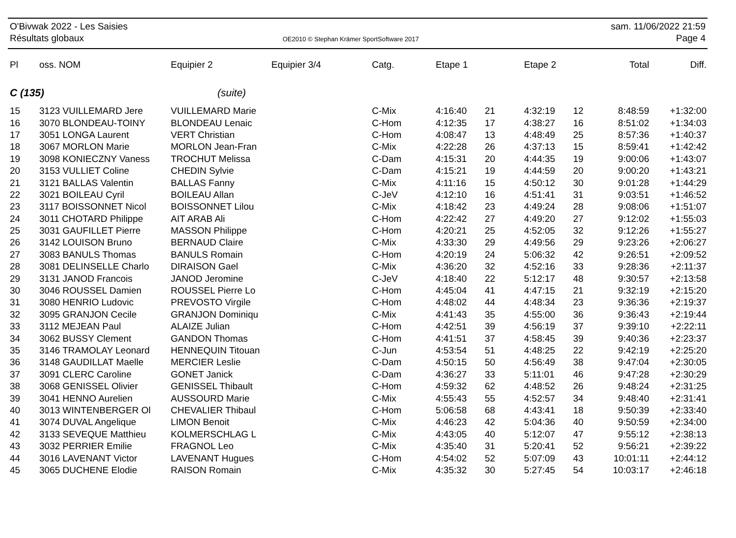O'Bivwak 2022 - Les Saisies
Résultats globaux
OE2010 © Stephan Krämer SportSoftware 2017
sam. 11/06/2022 21:59
Page 4
| Pl | oss. NOM | Equipier 2 | Equipier 3/4 | Catg. | Etape 1 | | Etape 2 | | Total | Diff. |
| --- | --- | --- | --- | --- | --- | --- | --- | --- | --- | --- |
| C (135) | | (suite) | | | | | | | | |
| 15 | 3123 VUILLEMARD Jere | VUILLEMARD Marie | | C-Mix | 4:16:40 | 21 | 4:32:19 | 12 | 8:48:59 | +1:32:00 |
| 16 | 3070 BLONDEAU-TOINY | BLONDEAU Lenaic | | C-Hom | 4:12:35 | 17 | 4:38:27 | 16 | 8:51:02 | +1:34:03 |
| 17 | 3051 LONGA Laurent | VERT Christian | | C-Hom | 4:08:47 | 13 | 4:48:49 | 25 | 8:57:36 | +1:40:37 |
| 18 | 3067 MORLON Marie | MORLON Jean-Fran | | C-Mix | 4:22:28 | 26 | 4:37:13 | 15 | 8:59:41 | +1:42:42 |
| 19 | 3098 KONIECZNY Vaness | TROCHUT Melissa | | C-Dam | 4:15:31 | 20 | 4:44:35 | 19 | 9:00:06 | +1:43:07 |
| 20 | 3153 VULLIET Coline | CHEDIN Sylvie | | C-Dam | 4:15:21 | 19 | 4:44:59 | 20 | 9:00:20 | +1:43:21 |
| 21 | 3121 BALLAS Valentin | BALLAS Fanny | | C-Mix | 4:11:16 | 15 | 4:50:12 | 30 | 9:01:28 | +1:44:29 |
| 22 | 3021 BOILEAU Cyril | BOILEAU Allan | | C-JeV | 4:12:10 | 16 | 4:51:41 | 31 | 9:03:51 | +1:46:52 |
| 23 | 3117 BOISSONNET Nicol | BOISSONNET Lilou | | C-Mix | 4:18:42 | 23 | 4:49:24 | 28 | 9:08:06 | +1:51:07 |
| 24 | 3011 CHOTARD Philippe | AIT ARAB Ali | | C-Hom | 4:22:42 | 27 | 4:49:20 | 27 | 9:12:02 | +1:55:03 |
| 25 | 3031 GAUFILLET Pierre | MASSON Philippe | | C-Hom | 4:20:21 | 25 | 4:52:05 | 32 | 9:12:26 | +1:55:27 |
| 26 | 3142 LOUISON Bruno | BERNAUD Claire | | C-Mix | 4:33:30 | 29 | 4:49:56 | 29 | 9:23:26 | +2:06:27 |
| 27 | 3083 BANULS Thomas | BANULS Romain | | C-Hom | 4:20:19 | 24 | 5:06:32 | 42 | 9:26:51 | +2:09:52 |
| 28 | 3081 DELINSELLE Charlo | DIRAISON Gael | | C-Mix | 4:36:20 | 32 | 4:52:16 | 33 | 9:28:36 | +2:11:37 |
| 29 | 3131 JANOD Francois | JANOD Jeromine | | C-JeV | 4:18:40 | 22 | 5:12:17 | 48 | 9:30:57 | +2:13:58 |
| 30 | 3046 ROUSSEL Damien | ROUSSEL Pierre Lo | | C-Hom | 4:45:04 | 41 | 4:47:15 | 21 | 9:32:19 | +2:15:20 |
| 31 | 3080 HENRIO Ludovic | PREVOSTO Virgile | | C-Hom | 4:48:02 | 44 | 4:48:34 | 23 | 9:36:36 | +2:19:37 |
| 32 | 3095 GRANJON Cecile | GRANJON Dominiqu | | C-Mix | 4:41:43 | 35 | 4:55:00 | 36 | 9:36:43 | +2:19:44 |
| 33 | 3112 MEJEAN Paul | ALAIZE Julian | | C-Hom | 4:42:51 | 39 | 4:56:19 | 37 | 9:39:10 | +2:22:11 |
| 34 | 3062 BUSSY Clement | GANDON Thomas | | C-Hom | 4:41:51 | 37 | 4:58:45 | 39 | 9:40:36 | +2:23:37 |
| 35 | 3146 TRAMOLAY Leonard | HENNEQUIN Titouan | | C-Jun | 4:53:54 | 51 | 4:48:25 | 22 | 9:42:19 | +2:25:20 |
| 36 | 3148 GAUDILLAT Maelle | MERCIER Leslie | | C-Dam | 4:50:15 | 50 | 4:56:49 | 38 | 9:47:04 | +2:30:05 |
| 37 | 3091 CLERC Caroline | GONET Janick | | C-Dam | 4:36:27 | 33 | 5:11:01 | 46 | 9:47:28 | +2:30:29 |
| 38 | 3068 GENISSEL Olivier | GENISSEL Thibault | | C-Hom | 4:59:32 | 62 | 4:48:52 | 26 | 9:48:24 | +2:31:25 |
| 39 | 3041 HENNO Aurelien | AUSSOURD Marie | | C-Mix | 4:55:43 | 55 | 4:52:57 | 34 | 9:48:40 | +2:31:41 |
| 40 | 3013 WINTENBERGER Ol | CHEVALIER Thibaul | | C-Hom | 5:06:58 | 68 | 4:43:41 | 18 | 9:50:39 | +2:33:40 |
| 41 | 3074 DUVAL Angelique | LIMON Benoit | | C-Mix | 4:46:23 | 42 | 5:04:36 | 40 | 9:50:59 | +2:34:00 |
| 42 | 3133 SEVEQUE Matthieu | KOLMERSCHLAG L | | C-Mix | 4:43:05 | 40 | 5:12:07 | 47 | 9:55:12 | +2:38:13 |
| 43 | 3032 PERRIER Emilie | FRAGNOL Leo | | C-Mix | 4:35:40 | 31 | 5:20:41 | 52 | 9:56:21 | +2:39:22 |
| 44 | 3016 LAVENANT Victor | LAVENANT Hugues | | C-Hom | 4:54:02 | 52 | 5:07:09 | 43 | 10:01:11 | +2:44:12 |
| 45 | 3065 DUCHENE Elodie | RAISON Romain | | C-Mix | 4:35:32 | 30 | 5:27:45 | 54 | 10:03:17 | +2:46:18 |